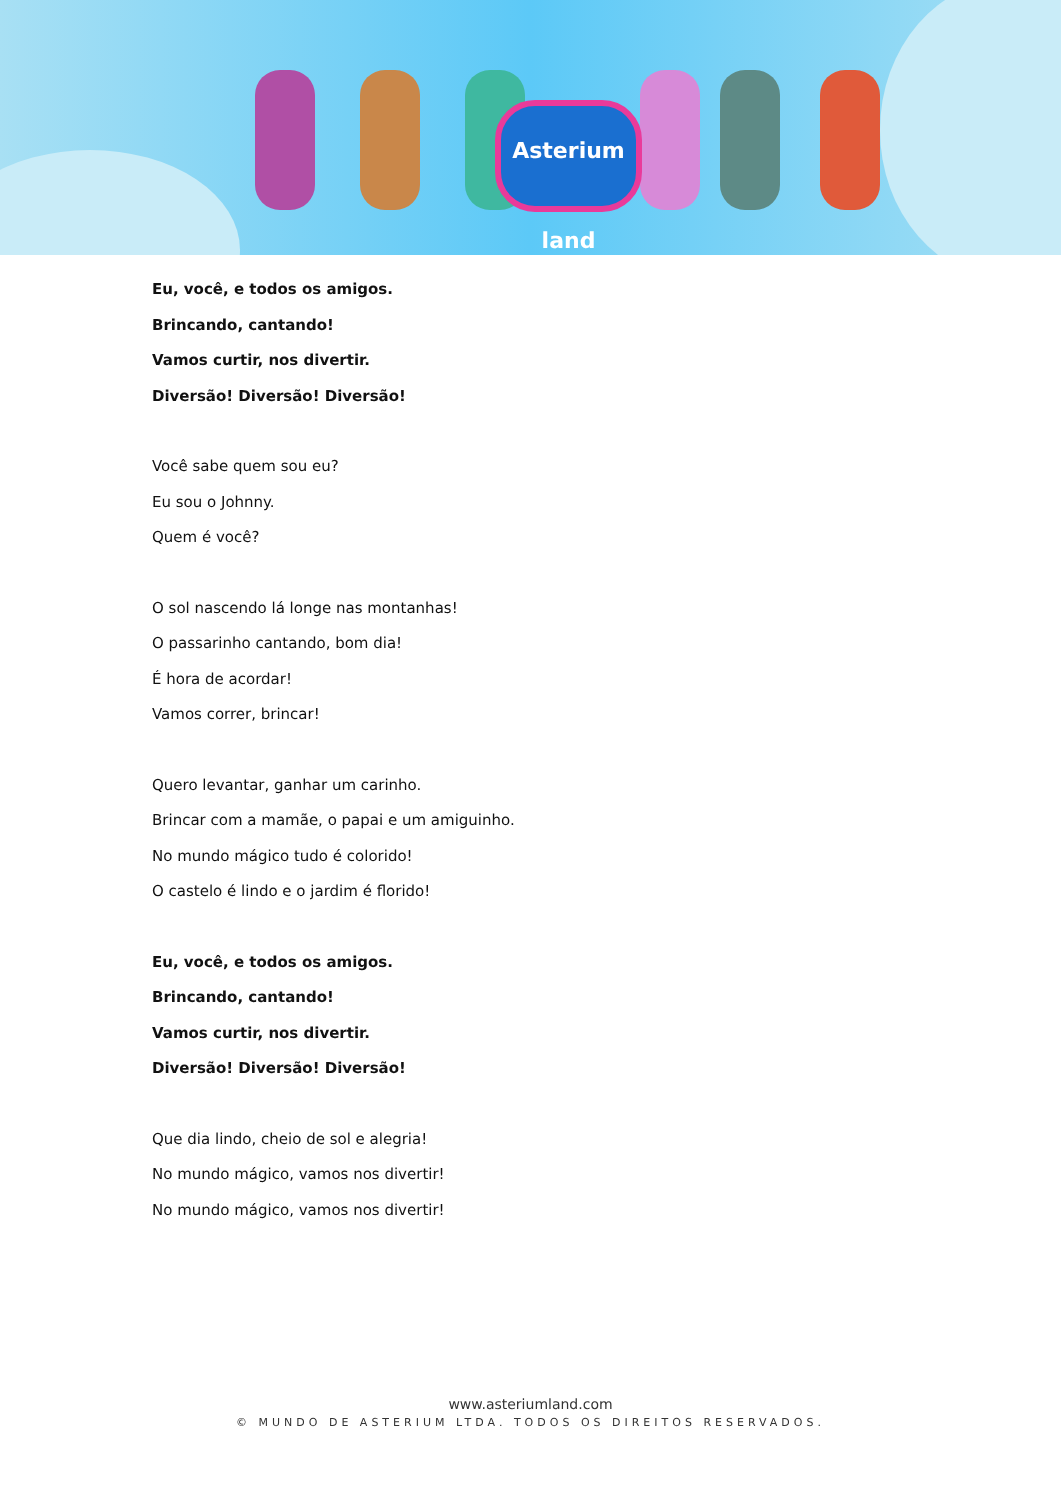Asterium land
Eu, você, e todos os amigos.
Brincando, cantando!
Vamos curtir, nos divertir.
Diversão! Diversão! Diversão!
Você sabe quem sou eu?
Eu sou o Johnny.
Quem é você?
O sol nascendo lá longe nas montanhas!
O passarinho cantando, bom dia!
É hora de acordar!
Vamos correr, brincar!
Quero levantar, ganhar um carinho.
Brincar com a mamãe, o papai e um amiguinho.
No mundo mágico tudo é colorido!
O castelo é lindo e o jardim é florido!
Eu, você, e todos os amigos.
Brincando, cantando!
Vamos curtir, nos divertir.
Diversão! Diversão! Diversão!
Que dia lindo, cheio de sol e alegria!
No mundo mágico, vamos nos divertir!
No mundo mágico, vamos nos divertir!
www.asteriumland.com
© MUNDO DE ASTERIUM LTDA. TODOS OS DIREITOS RESERVADOS.